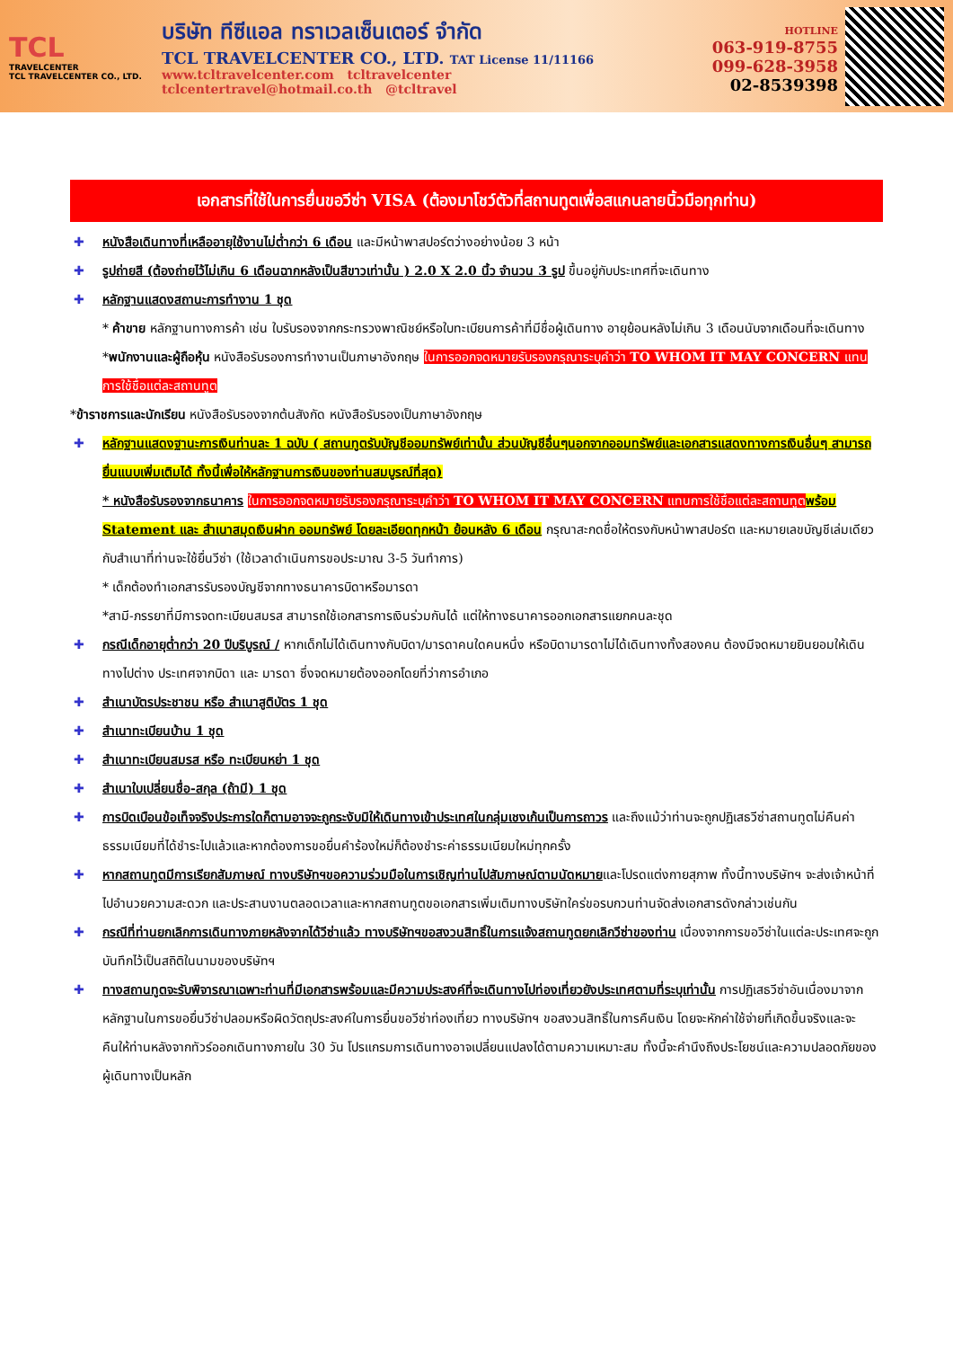TCL
TRAVELCENTER
TCL TRAVELCENTER CO., LTD.
บริษัท ทีซีแอล ทราเวลเซ็นเตอร์ จำกัด
TCL TRAVELCENTER CO., LTD. TAT License 11/11166
www.tcltravelcenter.com tcltravelcenter
tclcentertravel@hotmail.co.th @tcltravel
HOTLINE
063-919-8755
099-628-3958
02-8539398
เอกสารที่ใช้ในการยื่นขอวีซ่า VISA (ต้องมาโชว์ตัวที่สถานทูตเพื่อสแกนลายนิ้วมือทุกท่าน)
✚ หนังสือเดินทางที่เหลืออายุใช้งานไม่ต่ำกว่า 6 เดือน และมีหน้าพาสปอร์ตว่างอย่างน้อย 3 หน้า
✚ รูปถ่ายสี (ต้องถ่ายไว้ไม่เกิน 6 เดือนฉากหลังเป็นสีขาวเท่านั้น ) 2.0 X 2.0 นิ้ว จำนวน 3 รูป ขึ้นอยู่กับประเทศที่จะเดินทาง
✚ หลักฐานแสดงสถานะการทำงาน 1 ชุด
* ค้าขาย หลักฐานทางการค้า เช่น ใบรับรองจากกระทรวงพาณิชย์หรือใบทะเบียนการค้าที่มีชื่อผู้เดินทาง อายุย้อนหลังไม่เกิน 3 เดือนนับจากเดือนที่จะเดินทาง *พนักงานและผู้ถือหุ้น หนังสือรับรองการทำงานเป็นภาษาอังกฤษ ในการออกจดหมายรับรองกรุณาระบุคำว่า TO WHOM IT MAY CONCERN แทนการใช้ชื่อแต่ละสถานทูต
*ข้าราชการและนักเรียน หนังสือรับรองจากต้นสังกัด หนังสือรับรองเป็นภาษาอังกฤษ
✚ หลักฐานแสดงฐานะการเงินท่านละ 1 ฉบับ ( สถานทูตรับบัญชีออมทรัพย์เท่านั้น ส่วนบัญชีอื่นๆนอกจากออมทรัพย์และเอกสารแสดงทางการเงินอื่นๆ สามารถยื่นแนบเพิ่มเติมได้ ทั้งนี้เพื่อให้หลักฐานการเงินของท่านสมบูรณ์ที่สุด)
* หนังสือรับรองจากธนาคาร ในการออกจดหมายรับรองกรุณาระบุคำว่า TO WHOM IT MAY CONCERN แทนการใช้ชื่อแต่ละสถานทูต พร้อม Statement และ สำเนาสมุดเงินฝาก ออมทรัพย์ โดยละเอียดทุกหน้า ย้อนหลัง 6 เดือน กรุณาสะกดชื่อให้ตรงกับหน้าพาสปอร์ต และหมายเลขบัญชีเล่มเดียวกับสำเนาที่ท่านจะใช้ยื่นวีซ่า (ใช้เวลาดำเนินการขอประมาณ 3-5 วันทำการ)
* เด็กต้องทำเอกสารรับรองบัญชีจากทางธนาคารบิดาหรือมารดา
*สามี-ภรรยาที่มีการจดทะเบียนสมรส สามารถใช้เอกสารการเงินร่วมกันได้ แต่ให้ทางธนาคารออกเอกสารแยกคนละชุด
✚ กรณีเด็กอายุต่ำกว่า 20 ปีบริบูรณ์ / หากเด็กไม่ได้เดินทางกับบิดา/มารดาคนใดคนหนึ่ง หรือบิดามารดาไม่ได้เดินทางทั้งสองคน ต้องมีจดหมายยินยอมให้เดินทางไปต่าง ประเทศจากบิดา และ มารดา ซึ่งจดหมายต้องออกโดยที่ว่าการอำเภอ
✚ สำเนาบัตรประชาชน หรือ สำเนาสูติบัตร 1 ชุด
✚ สำเนาทะเบียนบ้าน 1 ชุด
✚ สำเนาทะเบียนสมรส หรือ ทะเบียนหย่า 1 ชุด
✚ สำเนาใบเปลี่ยนชื่อ-สกุล (ถ้ามี) 1 ชุด
✚ การบิดเบือนข้อเท็จจริงประการใดก็ตามอาจจะถูกระงับมิให้เดินทางเข้าประเทศในกลุ่มเชงเก้นเป็นการถาวร และถึงแม้ว่าท่านจะถูกปฏิเสธวีซ่าสถานทูตไม่คืนค่าธรรมเนียมที่ได้ชำระไปแล้วและหากต้องการขอยื่นคำร้องใหม่ก็ต้องชำระค่าธรรมเนียมใหม่ทุกครั้ง
✚ หากสถานทูตมีการเรียกสัมภาษณ์ ทางบริษัทฯขอความร่วมมือในการเชิญท่านไปสัมภาษณ์ตามนัดหมายและโปรดแต่งกายสุภาพ ทั้งนี้ทางบริษัทฯ จะส่งเจ้าหน้าที่ไปอำนวยความสะดวก และประสานงานตลอดเวลาและหากสถานทูตขอเอกสารเพิ่มเติมทางบริษัทใคร่ขอรบกวนท่านจัดส่งเอกสารดังกล่าวเช่นกัน
✚ กรณีที่ท่านยกเลิกการเดินทางภายหลังจากได้วีซ่าแล้ว ทางบริษัทฯขอสงวนสิทธิ์ในการแจ้งสถานทูตยกเลิกวีซ่าของท่าน เนื่องจากการขอวีซ่าในแต่ละประเทศจะถูกบันทึกไว้เป็นสถิติในนามของบริษัทฯ
✚ ทางสถานทูตจะรับพิจารณาเฉพาะท่านที่มีเอกสารพร้อมและมีความประสงค์ที่จะเดินทางไปท่องเที่ยวยังประเทศตามที่ระบุเท่านั้น การปฏิเสธวีซ่าอันเนื่องมาจากหลักฐานในการขอยื่นวีซ่าปลอมหรือผิดวัตถุประสงค์ในการยื่นขอวีซ่าท่องเที่ยว ทางบริษัทฯ ขอสงวนสิทธิ์ในการคืนเงิน โดยจะหักค่าใช้จ่ายที่เกิดขึ้นจริงและจะคืนให้ท่านหลังจากทัวร์ออกเดินทางภายใน 30 วัน โปรแกรมการเดินทางอาจเปลี่ยนแปลงได้ตามความเหมาะสม ทั้งนี้จะคำนึงถึงประโยชน์และความปลอดภัยของผู้เดินทางเป็นหลัก